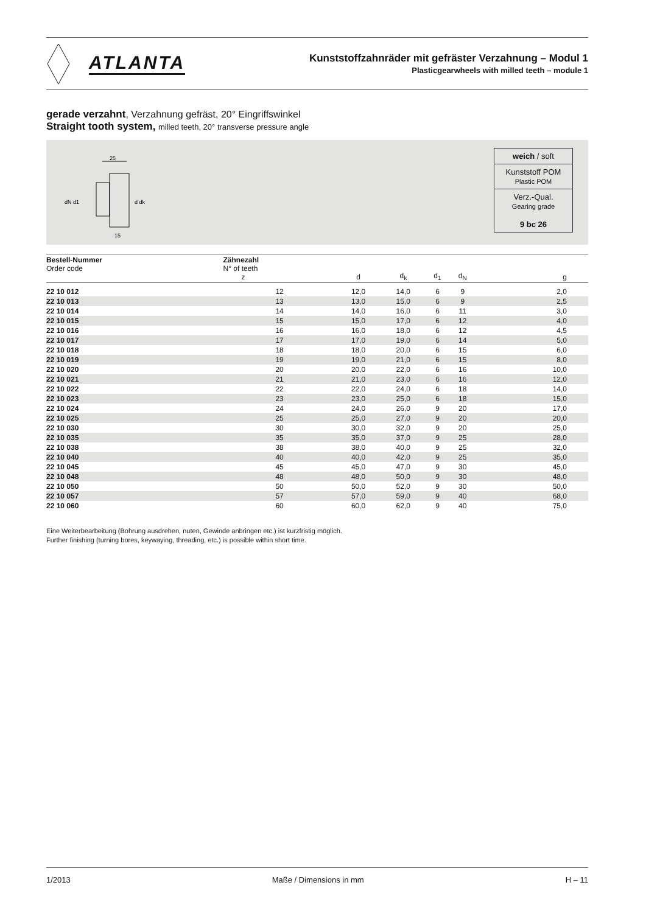ATLANTA
Kunststoffzahnräder mit gefräster Verzahnung – Modul 1
Plasticgearwheels with milled teeth – module 1
gerade verzahnt, Verzahnung gefräst, 20° Eingriffswinkel
Straight tooth system, milled teeth, 20° transverse pressure angle
25
15
dN d1
d dk
weich / soft
Kunststoff POM
Plastic POM
Verz.-Qual.
Gearing grade
9 bc 26
| Bestell-Nummer Order code | Zähnezahl N° of teeth z | d | d<sub>k</sub> | d<sub>1</sub> | d<sub>N</sub> | g |
| --- | --- | --- | --- | --- | --- | --- |
| 22 10 012 | 12 | 12,0 | 14,0 | 6 | 9 | 2,0 |
| 22 10 013 | 13 | 13,0 | 15,0 | 6 | 9 | 2,5 |
| 22 10 014 | 14 | 14,0 | 16,0 | 6 | 11 | 3,0 |
| 22 10 015 | 15 | 15,0 | 17,0 | 6 | 12 | 4,0 |
| 22 10 016 | 16 | 16,0 | 18,0 | 6 | 12 | 4,5 |
| 22 10 017 | 17 | 17,0 | 19,0 | 6 | 14 | 5,0 |
| 22 10 018 | 18 | 18,0 | 20,0 | 6 | 15 | 6,0 |
| 22 10 019 | 19 | 19,0 | 21,0 | 6 | 15 | 8,0 |
| 22 10 020 | 20 | 20,0 | 22,0 | 6 | 16 | 10,0 |
| 22 10 021 | 21 | 21,0 | 23,0 | 6 | 16 | 12,0 |
| 22 10 022 | 22 | 22,0 | 24,0 | 6 | 18 | 14,0 |
| 22 10 023 | 23 | 23,0 | 25,0 | 6 | 18 | 15,0 |
| 22 10 024 | 24 | 24,0 | 26,0 | 9 | 20 | 17,0 |
| 22 10 025 | 25 | 25,0 | 27,0 | 9 | 20 | 20,0 |
| 22 10 030 | 30 | 30,0 | 32,0 | 9 | 20 | 25,0 |
| 22 10 035 | 35 | 35,0 | 37,0 | 9 | 25 | 28,0 |
| 22 10 038 | 38 | 38,0 | 40,0 | 9 | 25 | 32,0 |
| 22 10 040 | 40 | 40,0 | 42,0 | 9 | 25 | 35,0 |
| 22 10 045 | 45 | 45,0 | 47,0 | 9 | 30 | 45,0 |
| 22 10 048 | 48 | 48,0 | 50,0 | 9 | 30 | 48,0 |
| 22 10 050 | 50 | 50,0 | 52,0 | 9 | 30 | 50,0 |
| 22 10 057 | 57 | 57,0 | 59,0 | 9 | 40 | 68,0 |
| 22 10 060 | 60 | 60,0 | 62,0 | 9 | 40 | 75,0 |
Eine Weiterbearbeitung (Bohrung ausdrehen, nuten, Gewinde anbringen etc.) ist kurzfristig möglich.
Further finishing (turning bores, keywaying, threading, etc.) is possible within short time.
1/2013 Maße / Dimensions in mm H – 11